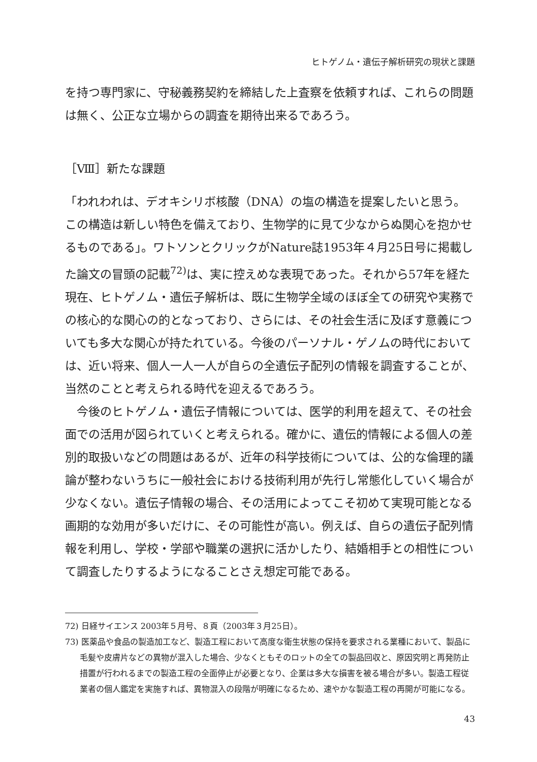ヒトゲノム・遺伝子解析研究の現状と課題
を持つ専門家に、守秘義務契約を締結した上査察を依頼すれば、これらの問題は無く、公正な立場からの調査を期待出来るであろう。
［Ⅷ］新たな課題
「われわれは、デオキシリボ核酸（DNA）の塩の構造を提案したいと思う。この構造は新しい特色を備えており、生物学的に見て少なからぬ関心を抱かせるものである」。ワトソンとクリックがNature誌1953年４月25日号に掲載した論文の冒頭の記載<sup>72)</sup>は、実に控えめな表現であった。それから57年を経た現在、ヒトゲノム・遺伝子解析は、既に生物学全域のほぼ全ての研究や実務での核心的な関心の的となっており、さらには、その社会生活に及ぼす意義についても多大な関心が持たれている。今後のパーソナル・ゲノムの時代においては、近い将来、個人一人一人が自らの全遺伝子配列の情報を調査することが、当然のことと考えられる時代を迎えるであろう。
今後のヒトゲノム・遺伝子情報については、医学的利用を超えて、その社会面での活用が図られていくと考えられる。確かに、遺伝的情報による個人の差別的取扱いなどの問題はあるが、近年の科学技術については、公的な倫理的議論が整わないうちに一般社会における技術利用が先行し常態化していく場合が少なくない。遺伝子情報の場合、その活用によってこそ初めて実現可能となる画期的な効用が多いだけに、その可能性が高い。例えば、自らの遺伝子配列情報を利用し、学校・学部や職業の選択に活かしたり、結婚相手との相性について調査したりするようになることさえ想定可能である。
72) 日経サイエンス 2003年５月号、８頁（2003年３月25日）。
73) 医薬品や食品の製造加工など、製造工程において高度な衛生状態の保持を要求される業種において、製品に毛髪や皮膚片などの異物が混入した場合、少なくともそのロットの全ての製品回収と、原因究明と再発防止措置が行われるまでの製造工程の全面停止が必要となり、企業は多大な損害を被る場合が多い。製造工程従業者の個人鑑定を実施すれば、異物混入の段階が明確になるため、速やかな製造工程の再開が可能になる。
43